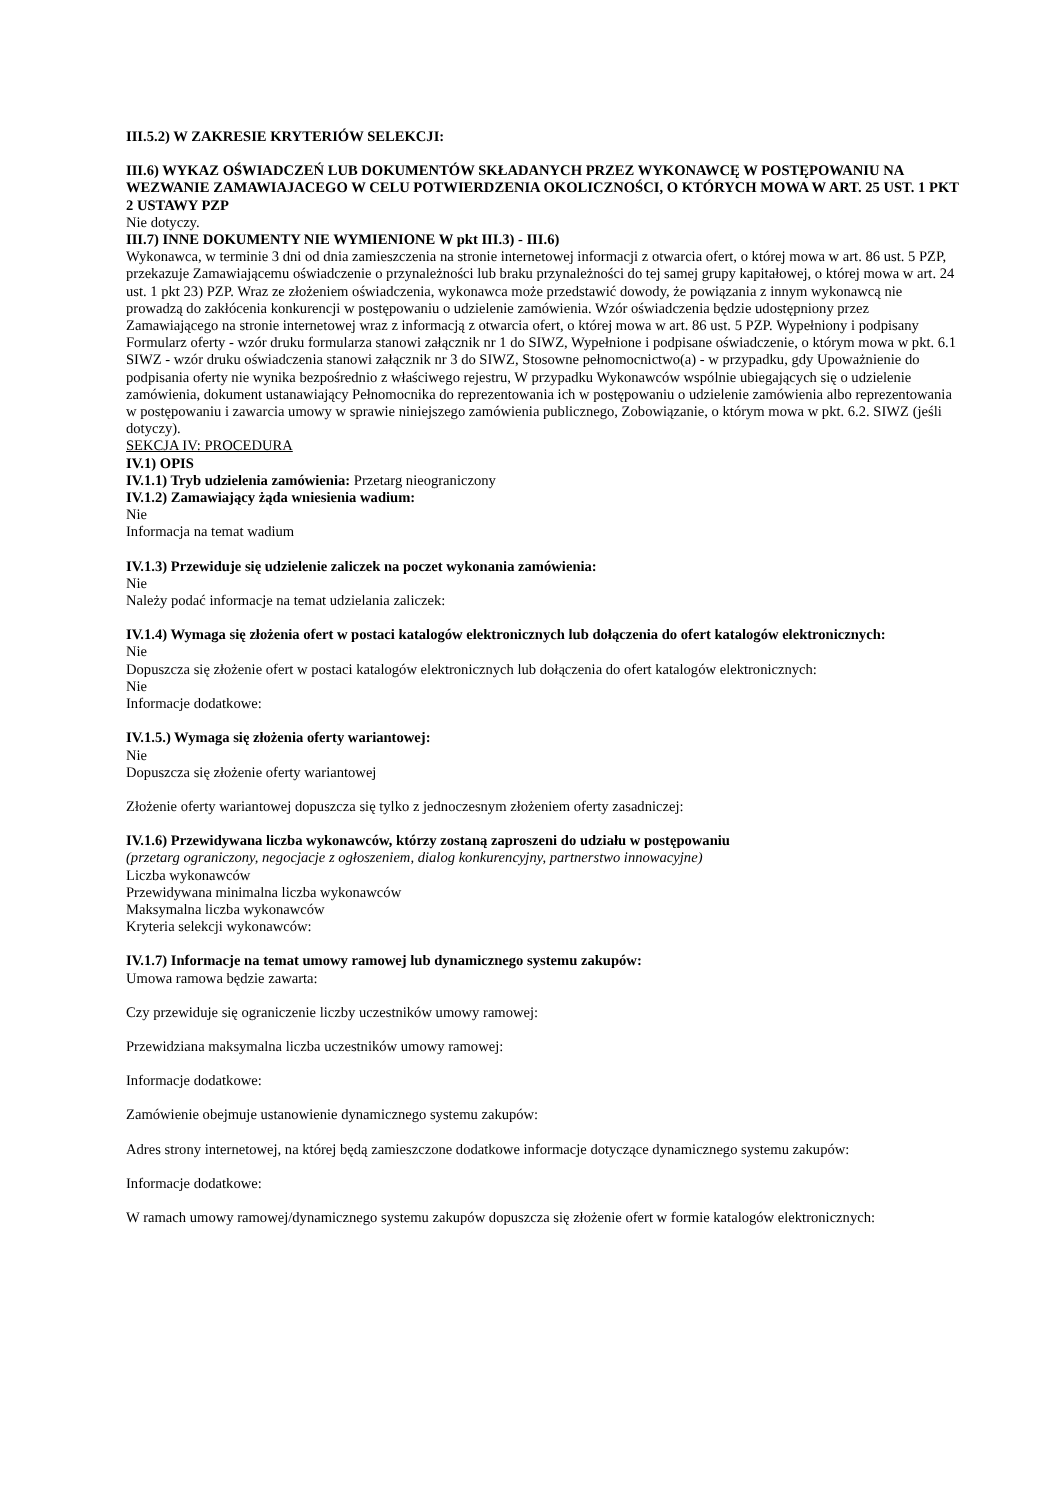III.5.2) W ZAKRESIE KRYTERIÓW SELEKCJI:
III.6) WYKAZ OŚWIADCZEŃ LUB DOKUMENTÓW SKŁADANYCH PRZEZ WYKONAWCĘ W POSTĘPOWANIU NA WEZWANIE ZAMAWIAJACEGO W CELU POTWIERDZENIA OKOLICZNOŚCI, O KTÓRYCH MOWA W ART. 25 UST. 1 PKT 2 USTAWY PZP
Nie dotyczy.
III.7) INNE DOKUMENTY NIE WYMIENIONE W pkt III.3) - III.6)
Wykonawca, w terminie 3 dni od dnia zamieszczenia na stronie internetowej informacji z otwarcia ofert, o której mowa w art. 86 ust. 5 PZP, przekazuje Zamawiającemu oświadczenie o przynależności lub braku przynależności do tej samej grupy kapitałowej, o której mowa w art. 24 ust. 1 pkt 23) PZP. Wraz ze złożeniem oświadczenia, wykonawca może przedstawić dowody, że powiązania z innym wykonawcą nie prowadzą do zakłócenia konkurencji w postępowaniu o udzielenie zamówienia. Wzór oświadczenia będzie udostępniony przez Zamawiającego na stronie internetowej wraz z informacją z otwarcia ofert, o której mowa w art. 86 ust. 5 PZP. Wypełniony i podpisany Formularz oferty - wzór druku formularza stanowi załącznik nr 1 do SIWZ, Wypełnione i podpisane oświadczenie, o którym mowa w pkt. 6.1 SIWZ - wzór druku oświadczenia stanowi załącznik nr 3 do SIWZ, Stosowne pełnomocnictwo(a) - w przypadku, gdy Upoważnienie do podpisania oferty nie wynika bezpośrednio z właściwego rejestru, W przypadku Wykonawców wspólnie ubiegających się o udzielenie zamówienia, dokument ustanawiający Pełnomocnika do reprezentowania ich w postępowaniu o udzielenie zamówienia albo reprezentowania w postępowaniu i zawarcia umowy w sprawie niniejszego zamówienia publicznego, Zobowiązanie, o którym mowa w pkt. 6.2. SIWZ (jeśli dotyczy).
SEKCJA IV: PROCEDURA
IV.1) OPIS
IV.1.1) Tryb udzielenia zamówienia: Przetarg nieograniczony
IV.1.2) Zamawiający żąda wniesienia wadium:
Nie
Informacja na temat wadium
IV.1.3) Przewiduje się udzielenie zaliczek na poczet wykonania zamówienia:
Nie
Należy podać informacje na temat udzielania zaliczek:
IV.1.4) Wymaga się złożenia ofert w postaci katalogów elektronicznych lub dołączenia do ofert katalogów elektronicznych:
Nie
Dopuszcza się złożenie ofert w postaci katalogów elektronicznych lub dołączenia do ofert katalogów elektronicznych:
Nie
Informacje dodatkowe:
IV.1.5.) Wymaga się złożenia oferty wariantowej:
Nie
Dopuszcza się złożenie oferty wariantowej
Złożenie oferty wariantowej dopuszcza się tylko z jednoczesnym złożeniem oferty zasadniczej:
IV.1.6) Przewidywana liczba wykonawców, którzy zostaną zaproszeni do udziału w postępowaniu
(przetarg ograniczony, negocjacje z ogłoszeniem, dialog konkurencyjny, partnerstwo innowacyjne)
Liczba wykonawców
Przewidywana minimalna liczba wykonawców
Maksymalna liczba wykonawców
Kryteria selekcji wykonawców:
IV.1.7) Informacje na temat umowy ramowej lub dynamicznego systemu zakupów:
Umowa ramowa będzie zawarta:
Czy przewiduje się ograniczenie liczby uczestników umowy ramowej:
Przewidziana maksymalna liczba uczestników umowy ramowej:
Informacje dodatkowe:
Zamówienie obejmuje ustanowienie dynamicznego systemu zakupów:
Adres strony internetowej, na której będą zamieszczone dodatkowe informacje dotyczące dynamicznego systemu zakupów:
Informacje dodatkowe:
W ramach umowy ramowej/dynamicznego systemu zakupów dopuszcza się złożenie ofert w formie katalogów elektronicznych: